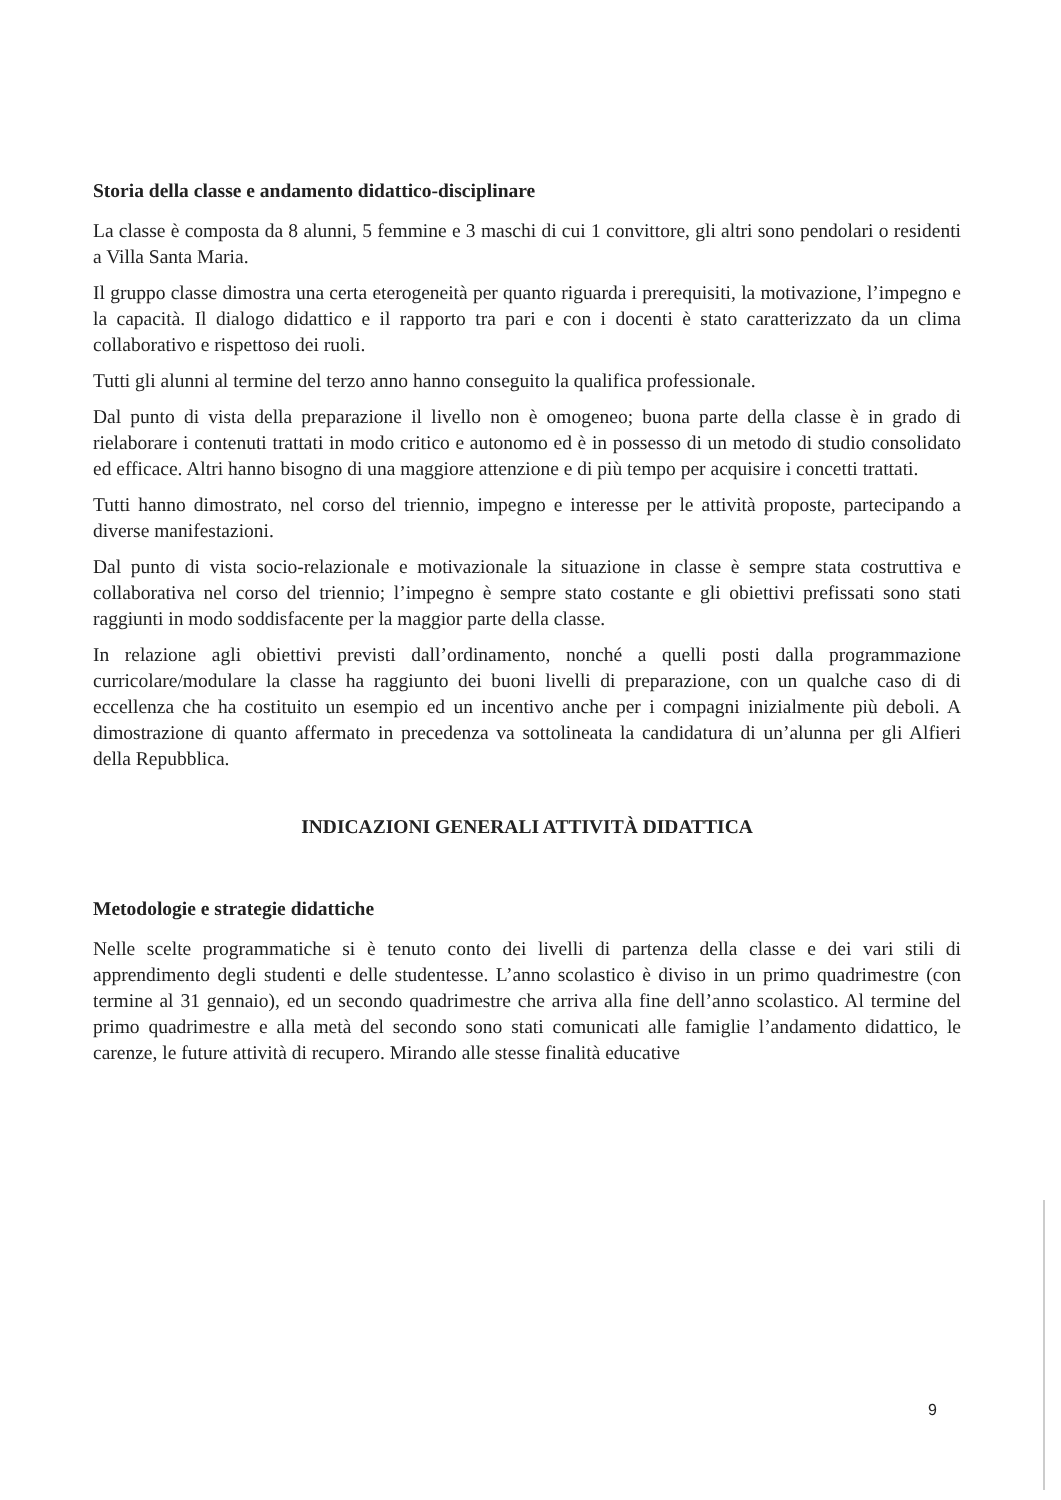Storia della classe e andamento didattico-disciplinare
La classe è composta da 8 alunni, 5 femmine e 3 maschi di cui 1 convittore, gli altri sono pendolari o residenti a Villa Santa Maria.
Il gruppo classe dimostra una certa eterogeneità per quanto riguarda i prerequisiti, la motivazione, l’impegno e la capacità. Il dialogo didattico e il rapporto tra pari e con i docenti è stato caratterizzato da un clima collaborativo e rispettoso dei ruoli.
Tutti gli alunni al termine del terzo anno hanno conseguito la qualifica professionale.
Dal punto di vista della preparazione il livello non è omogeneo; buona parte della classe è in grado di rielaborare i contenuti trattati in modo critico e autonomo ed è in possesso di un metodo di studio consolidato ed efficace. Altri hanno bisogno di una maggiore attenzione e di più tempo per acquisire i concetti trattati.
Tutti hanno dimostrato, nel corso del triennio, impegno e interesse per le attività proposte, partecipando a diverse manifestazioni.
Dal punto di vista socio-relazionale e motivazionale la situazione in classe è sempre stata costruttiva e collaborativa nel corso del triennio; l’impegno è sempre stato costante e gli obiettivi prefissati sono stati raggiunti in modo soddisfacente per la maggior parte della classe.
In relazione agli obiettivi previsti dall’ordinamento, nonché a quelli posti dalla programmazione curricolare/modulare la classe ha raggiunto dei buoni livelli di preparazione, con un qualche caso di di eccellenza che ha costituito un esempio ed un incentivo anche per i compagni inizialmente più deboli. A dimostrazione di quanto affermato in precedenza va sottolineata la candidatura di un’alunna per gli Alfieri della Repubblica.
INDICAZIONI GENERALI ATTIVITÀ DIDATTICA
Metodologie e strategie didattiche
Nelle scelte programmatiche si è tenuto conto dei livelli di partenza della classe e dei vari stili di apprendimento degli studenti e delle studentesse. L’anno scolastico è diviso in un primo quadrimestre (con termine al 31 gennaio), ed un secondo quadrimestre che arriva alla fine dell’anno scolastico. Al termine del primo quadrimestre e alla metà del secondo sono stati comunicati alle famiglie l’andamento didattico, le carenze, le future attività di recupero. Mirando alle stesse finalità educative
9